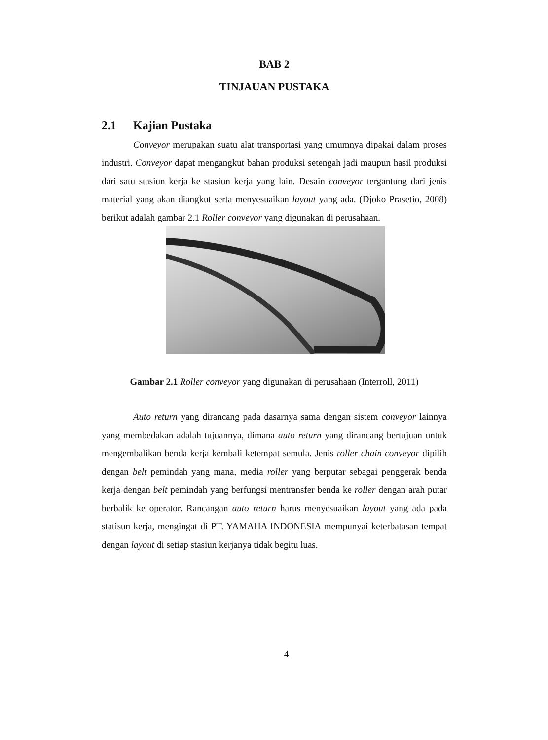BAB 2
TINJAUAN PUSTAKA
2.1 Kajian Pustaka
Conveyor merupakan suatu alat transportasi yang umumnya dipakai dalam proses industri. Conveyor dapat mengangkut bahan produksi setengah jadi maupun hasil produksi dari satu stasiun kerja ke stasiun kerja yang lain. Desain conveyor tergantung dari jenis material yang akan diangkut serta menyesuaikan layout yang ada. (Djoko Prasetio, 2008) berikut adalah gambar 2.1 Roller conveyor yang digunakan di perusahaan.
Gambar 2.1 Roller conveyor yang digunakan di perusahaan (Interroll, 2011)
Auto return yang dirancang pada dasarnya sama dengan sistem conveyor lainnya yang membedakan adalah tujuannya, dimana auto return yang dirancang bertujuan untuk mengembalikan benda kerja kembali ketempat semula. Jenis roller chain conveyor dipilih dengan belt pemindah yang mana, media roller yang berputar sebagai penggerak benda kerja dengan belt pemindah yang berfungsi mentransfer benda ke roller dengan arah putar berbalik ke operator. Rancangan auto return harus menyesuaikan layout yang ada pada statisun kerja, mengingat di PT. YAMAHA INDONESIA mempunyai keterbatasan tempat dengan layout di setiap stasiun kerjanya tidak begitu luas.
4